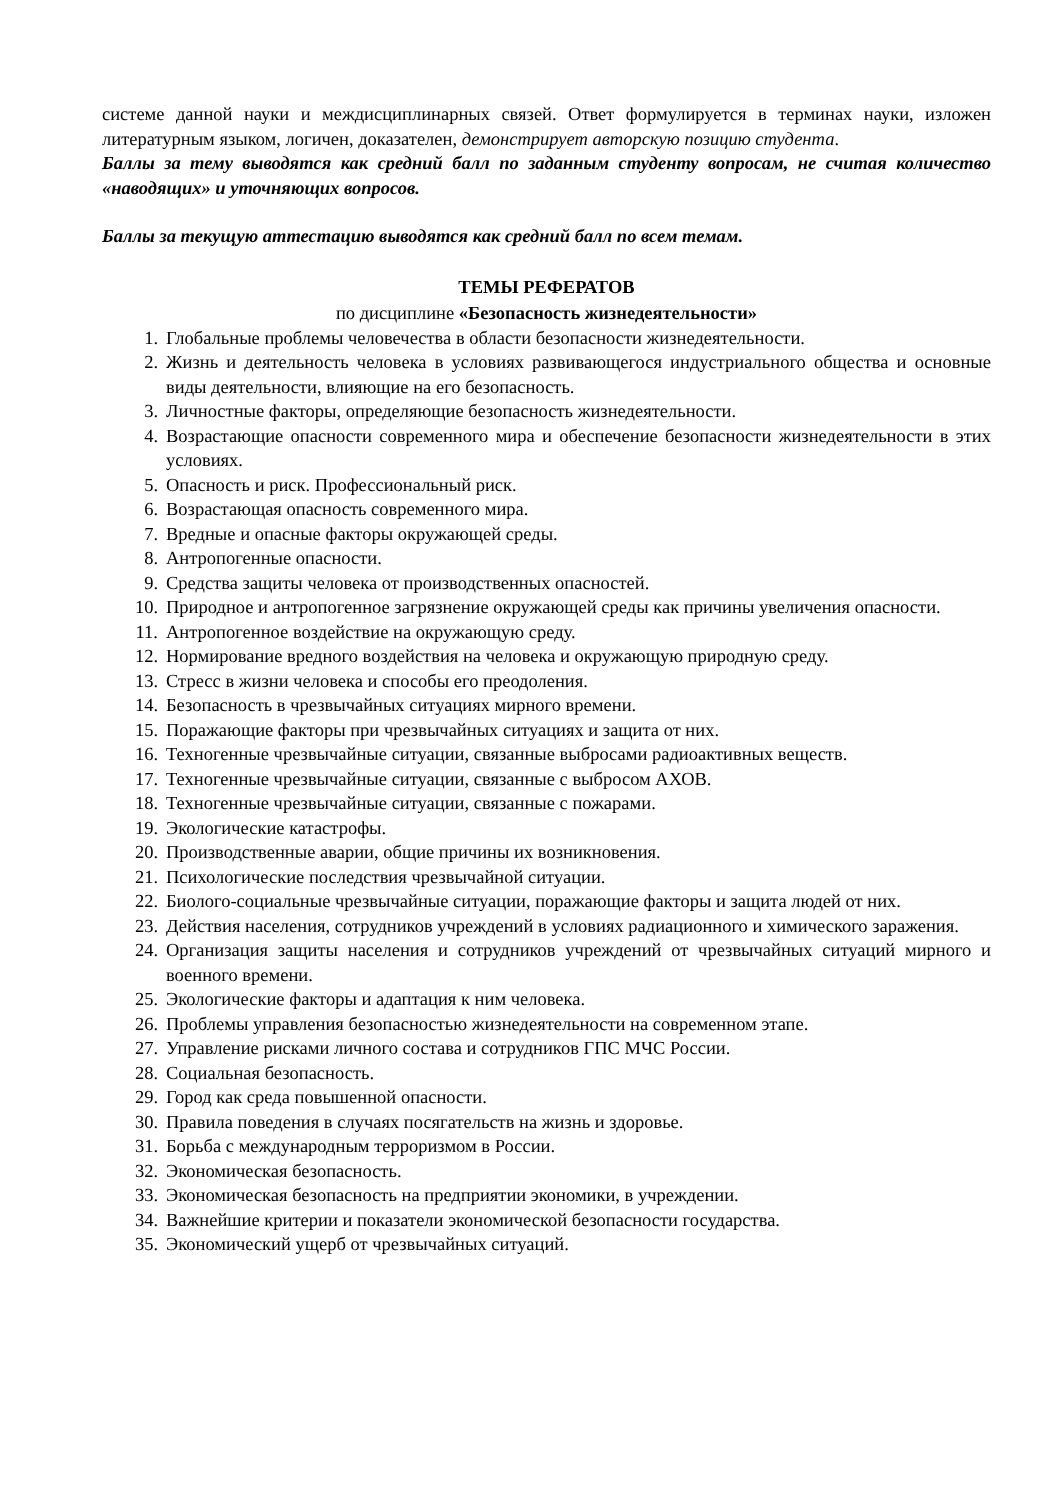системе данной науки и междисциплинарных связей. Ответ формулируется в терминах науки, изложен литературным языком, логичен, доказателен, демонстрирует авторскую позицию студента.
Баллы за тему выводятся как средний балл по заданным студенту вопросам, не считая количество «наводящих» и уточняющих вопросов.
Баллы за текущую аттестацию выводятся как средний балл по всем темам.
ТЕМЫ РЕФЕРАТОВ
по дисциплине «Безопасность жизнедеятельности»
1. Глобальные проблемы человечества в области безопасности жизнедеятельности.
2. Жизнь и деятельность человека в условиях развивающегося индустриального общества и основные виды деятельности, влияющие на его безопасность.
3. Личностные факторы, определяющие безопасность жизнедеятельности.
4. Возрастающие опасности современного мира и обеспечение безопасности жизнедеятельности в этих условиях.
5. Опасность и риск. Профессиональный риск.
6. Возрастающая опасность современного мира.
7. Вредные и опасные факторы окружающей среды.
8. Антропогенные опасности.
9. Средства защиты человека от производственных опасностей.
10. Природное и антропогенное загрязнение окружающей среды как причины увеличения опасности.
11. Антропогенное воздействие на окружающую среду.
12. Нормирование вредного воздействия на человека и окружающую природную среду.
13. Стресс в жизни человека и способы его преодоления.
14. Безопасность в чрезвычайных ситуациях мирного времени.
15. Поражающие факторы при чрезвычайных ситуациях и защита от них.
16. Техногенные чрезвычайные ситуации, связанные выбросами радиоактивных веществ.
17. Техногенные чрезвычайные ситуации, связанные с выбросом АХОВ.
18. Техногенные чрезвычайные ситуации, связанные с пожарами.
19. Экологические катастрофы.
20. Производственные аварии, общие причины их возникновения.
21. Психологические последствия чрезвычайной ситуации.
22. Биолого-социальные чрезвычайные ситуации, поражающие факторы и защита людей от них.
23. Действия населения, сотрудников учреждений в условиях радиационного и химического заражения.
24. Организация защиты населения и сотрудников учреждений от чрезвычайных ситуаций мирного и военного времени.
25. Экологические факторы и адаптация к ним человека.
26. Проблемы управления безопасностью жизнедеятельности на современном этапе.
27. Управление рисками личного состава и сотрудников ГПС МЧС России.
28. Социальная безопасность.
29. Город как среда повышенной опасности.
30. Правила поведения в случаях посягательств на жизнь и здоровье.
31. Борьба с международным терроризмом в России.
32. Экономическая безопасность.
33. Экономическая безопасность на предприятии экономики, в учреждении.
34. Важнейшие критерии и показатели экономической безопасности государства.
35. Экономический ущерб от чрезвычайных ситуаций.